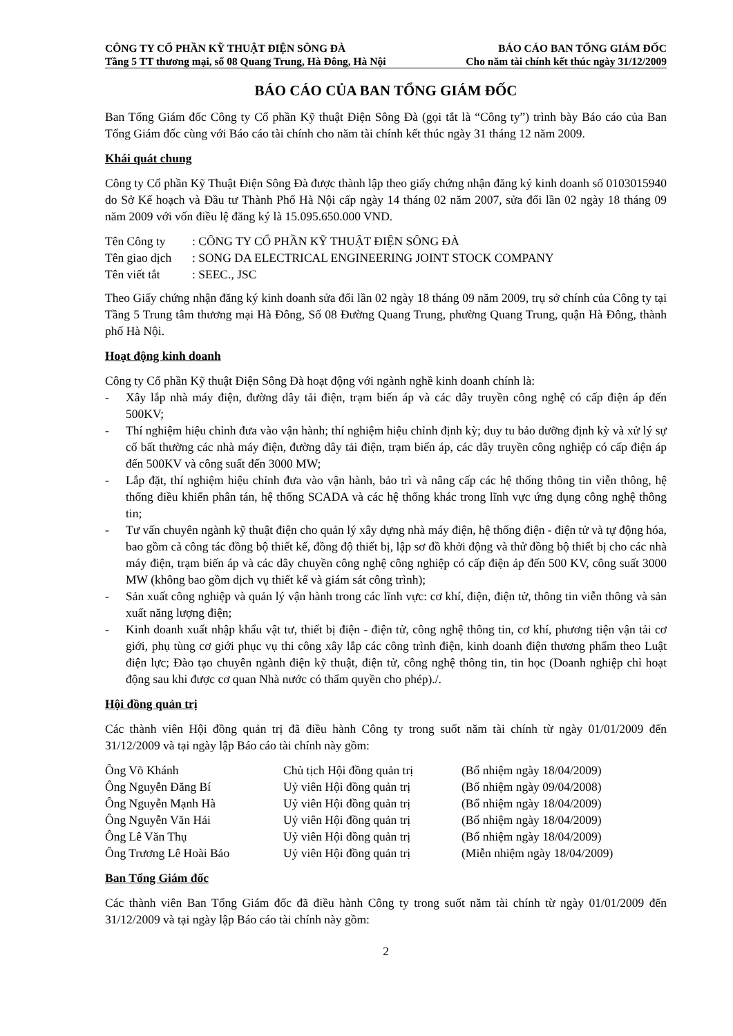CÔNG TY CỔ PHẦN KỸ THUẬT ĐIỆN SÔNG ĐÀ BÁO CÁO BAN TỔNG GIÁM ĐỐC
Tầng 5 TT thương mại, số 08 Quang Trung, Hà Đông, Hà Nội Cho năm tài chính kết thúc ngày 31/12/2009
BÁO CÁO CỦA BAN TỔNG GIÁM ĐỐC
Ban Tổng Giám đốc Công ty Cổ phần Kỹ thuật Điện Sông Đà (gọi tắt là “Công ty”) trình bày Báo cáo của Ban Tổng Giám đốc cùng với Báo cáo tài chính cho năm tài chính kết thúc ngày 31 tháng 12 năm 2009.
Khái quát chung
Công ty Cổ phần Kỹ Thuật Điện Sông Đà được thành lập theo giấy chứng nhận đăng ký kinh doanh số 0103015940 do Sở Kế hoạch và Đầu tư Thành Phố Hà Nội cấp ngày 14 tháng 02 năm 2007, sửa đổi lần 02 ngày 18 tháng 09 năm 2009 với vốn điều lệ đăng ký là 15.095.650.000 VND.
| Tên Công ty | : CÔNG TY CỔ PHẦN KỸ THUẬT ĐIỆN SÔNG ĐÀ |
| Tên giao dịch | : SONG DA ELECTRICAL ENGINEERING JOINT STOCK COMPANY |
| Tên viết tắt | : SEEC., JSC |
Theo Giấy chứng nhận đăng ký kinh doanh sửa đổi lần 02 ngày 18 tháng 09 năm 2009, trụ sở chính của Công ty tại Tầng 5 Trung tâm thương mại Hà Đông, Số 08 Đường Quang Trung, phường Quang Trung, quận Hà Đông, thành phố Hà Nội.
Hoạt động kinh doanh
Công ty Cổ phần Kỹ thuật Điện Sông Đà hoạt động với ngành nghề kinh doanh chính là:
- Xây lắp nhà máy điện, đường dây tải điện, trạm biến áp và các dây truyền công nghệ có cấp điện áp đến 500KV;
- Thí nghiệm hiệu chỉnh đưa vào vận hành; thí nghiệm hiệu chỉnh định kỳ; duy tu bảo dưỡng định kỳ và xử lý sự cố bất thường các nhà máy điện, đường dây tải điện, trạm biến áp, các dây truyền công nghiệp có cấp điện áp đến 500KV và công suất đến 3000 MW;
- Lắp đặt, thí nghiệm hiệu chỉnh đưa vào vận hành, bảo trì và nâng cấp các hệ thống thông tin viễn thông, hệ thống điều khiển phân tán, hệ thống SCADA và các hệ thống khác trong lĩnh vực ứng dụng công nghệ thông tin;
- Tư vấn chuyên ngành kỹ thuật điện cho quản lý xây dựng nhà máy điện, hệ thống điện - điện tử và tự động hóa, bao gồm cả công tác đồng bộ thiết kế, đồng độ thiết bị, lập sơ đồ khởi động và thử đồng bộ thiết bị cho các nhà máy điện, trạm biến áp và các dây chuyền công nghệ công nghiệp có cấp điện áp đến 500 KV, công suất 3000 MW (không bao gồm dịch vụ thiết kế và giám sát công trình);
- Sản xuất công nghiệp và quản lý vận hành trong các lĩnh vực: cơ khí, điện, điện tử, thông tin viễn thông và sản xuất năng lượng điện;
- Kinh doanh xuất nhập khẩu vật tư, thiết bị điện - điện tử, công nghệ thông tin, cơ khí, phương tiện vận tải cơ giới, phụ tùng cơ giới phục vụ thi công xây lắp các công trình điện, kinh doanh điện thương phẩm theo Luật điện lực; Đào tạo chuyên ngành điện kỹ thuật, điện tử, công nghệ thông tin, tin học (Doanh nghiệp chỉ hoạt động sau khi được cơ quan Nhà nước có thẩm quyền cho phép)./.
Hội đồng quản trị
Các thành viên Hội đồng quản trị đã điều hành Công ty trong suốt năm tài chính từ ngày 01/01/2009 đến 31/12/2009 và tại ngày lập Báo cáo tài chính này gồm:
| Ông Võ Khánh | Chủ tịch Hội đồng quản trị | (Bổ nhiệm ngày 18/04/2009) |
| Ông Nguyễn Đăng Bí | Uỷ viên Hội đồng quản trị | (Bổ nhiệm ngày 09/04/2008) |
| Ông Nguyễn Mạnh Hà | Uỷ viên Hội đồng quản trị | (Bổ nhiệm ngày 18/04/2009) |
| Ông Nguyễn Văn Hải | Uỷ viên Hội đồng quản trị | (Bổ nhiệm ngày 18/04/2009) |
| Ông Lê Văn Thụ | Uỷ viên Hội đồng quản trị | (Bổ nhiệm ngày 18/04/2009) |
| Ông Trương Lê Hoài Bảo | Uỷ viên Hội đồng quản trị | (Miễn nhiệm ngày 18/04/2009) |
Ban Tổng Giám đốc
Các thành viên Ban Tổng Giám đốc đã điều hành Công ty trong suốt năm tài chính từ ngày 01/01/2009 đến 31/12/2009 và tại ngày lập Báo cáo tài chính này gồm:
2